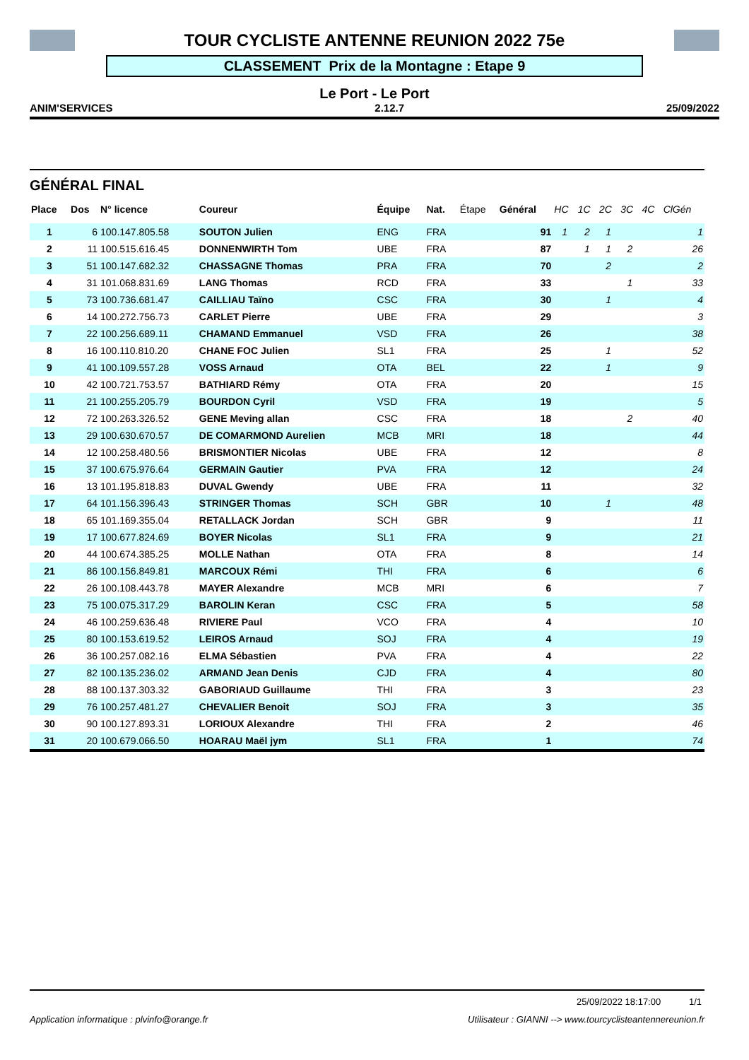TOUR CYCLISTE ANTENNE REUNION 2022 75e
CLASSEMENT Prix de la Montagne : Etape 9
Le Port - Le Port
ANIM'SERVICES 2.12.7 25/09/2022
GÉNÉRAL FINAL
| Place | Dos | N° licence | Coureur | Équipe | Nat. | Étape | Général | HC | 1C | 2C | 3C | 4C | ClGén |
| --- | --- | --- | --- | --- | --- | --- | --- | --- | --- | --- | --- | --- | --- |
| 1 | 6 | 100.147.805.58 | SOUTON Julien | ENG | FRA | | 91 | 1 | 2 | 1 | | | 1 |
| 2 | 11 | 100.515.616.45 | DONNENWIRTH Tom | UBE | FRA | | 87 | | 1 | 1 | 2 | | 26 |
| 3 | 51 | 100.147.682.32 | CHASSAGNE Thomas | PRA | FRA | | 70 | | | 2 | | | 2 |
| 4 | 31 | 101.068.831.69 | LANG Thomas | RCD | FRA | | 33 | | | | 1 | | 33 |
| 5 | 73 | 100.736.681.47 | CAILLIAU Taïno | CSC | FRA | | 30 | | | 1 | | | 4 |
| 6 | 14 | 100.272.756.73 | CARLET Pierre | UBE | FRA | | 29 | | | | | | 3 |
| 7 | 22 | 100.256.689.11 | CHAMAND Emmanuel | VSD | FRA | | 26 | | | | | | 38 |
| 8 | 16 | 100.110.810.20 | CHANE FOC Julien | SL1 | FRA | | 25 | | | 1 | | | 52 |
| 9 | 41 | 100.109.557.28 | VOSS Arnaud | OTA | BEL | | 22 | | | 1 | | | 9 |
| 10 | 42 | 100.721.753.57 | BATHIARD Rémy | OTA | FRA | | 20 | | | | | | 15 |
| 11 | 21 | 100.255.205.79 | BOURDON Cyril | VSD | FRA | | 19 | | | | | | 5 |
| 12 | 72 | 100.263.326.52 | GENE Meving allan | CSC | FRA | | 18 | | | | 2 | | 40 |
| 13 | 29 | 100.630.670.57 | DE COMARMOND Aurelien | MCB | MRI | | 18 | | | | | | 44 |
| 14 | 12 | 100.258.480.56 | BRISMONTIER Nicolas | UBE | FRA | | 12 | | | | | | 8 |
| 15 | 37 | 100.675.976.64 | GERMAIN Gautier | PVA | FRA | | 12 | | | | | | 24 |
| 16 | 13 | 101.195.818.83 | DUVAL Gwendy | UBE | FRA | | 11 | | | | | | 32 |
| 17 | 64 | 101.156.396.43 | STRINGER Thomas | SCH | GBR | | 10 | | | 1 | | | 48 |
| 18 | 65 | 101.169.355.04 | RETALLACK Jordan | SCH | GBR | | 9 | | | | | | 11 |
| 19 | 17 | 100.677.824.69 | BOYER Nicolas | SL1 | FRA | | 9 | | | | | | 21 |
| 20 | 44 | 100.674.385.25 | MOLLE Nathan | OTA | FRA | | 8 | | | | | | 14 |
| 21 | 86 | 100.156.849.81 | MARCOUX Rémi | THI | FRA | | 6 | | | | | | 6 |
| 22 | 26 | 100.108.443.78 | MAYER Alexandre | MCB | MRI | | 6 | | | | | | 7 |
| 23 | 75 | 100.075.317.29 | BAROLIN Keran | CSC | FRA | | 5 | | | | | | 58 |
| 24 | 46 | 100.259.636.48 | RIVIERE Paul | VCO | FRA | | 4 | | | | | | 10 |
| 25 | 80 | 100.153.619.52 | LEIROS Arnaud | SOJ | FRA | | 4 | | | | | | 19 |
| 26 | 36 | 100.257.082.16 | ELMA Sébastien | PVA | FRA | | 4 | | | | | | 22 |
| 27 | 82 | 100.135.236.02 | ARMAND Jean Denis | CJD | FRA | | 4 | | | | | | 80 |
| 28 | 88 | 100.137.303.32 | GABORIAUD Guillaume | THI | FRA | | 3 | | | | | | 23 |
| 29 | 76 | 100.257.481.27 | CHEVALIER Benoit | SOJ | FRA | | 3 | | | | | | 35 |
| 30 | 90 | 100.127.893.31 | LORIOUX Alexandre | THI | FRA | | 2 | | | | | | 46 |
| 31 | 20 | 100.679.066.50 | HOARAU Maël jym | SL1 | FRA | | 1 | | | | | | 74 |
25/09/2022 18:17:00 1/1
Application informatique : plvinfo@orange.fr Utilisateur : GIANNI --> www.tourcyclisteantennereunion.fr